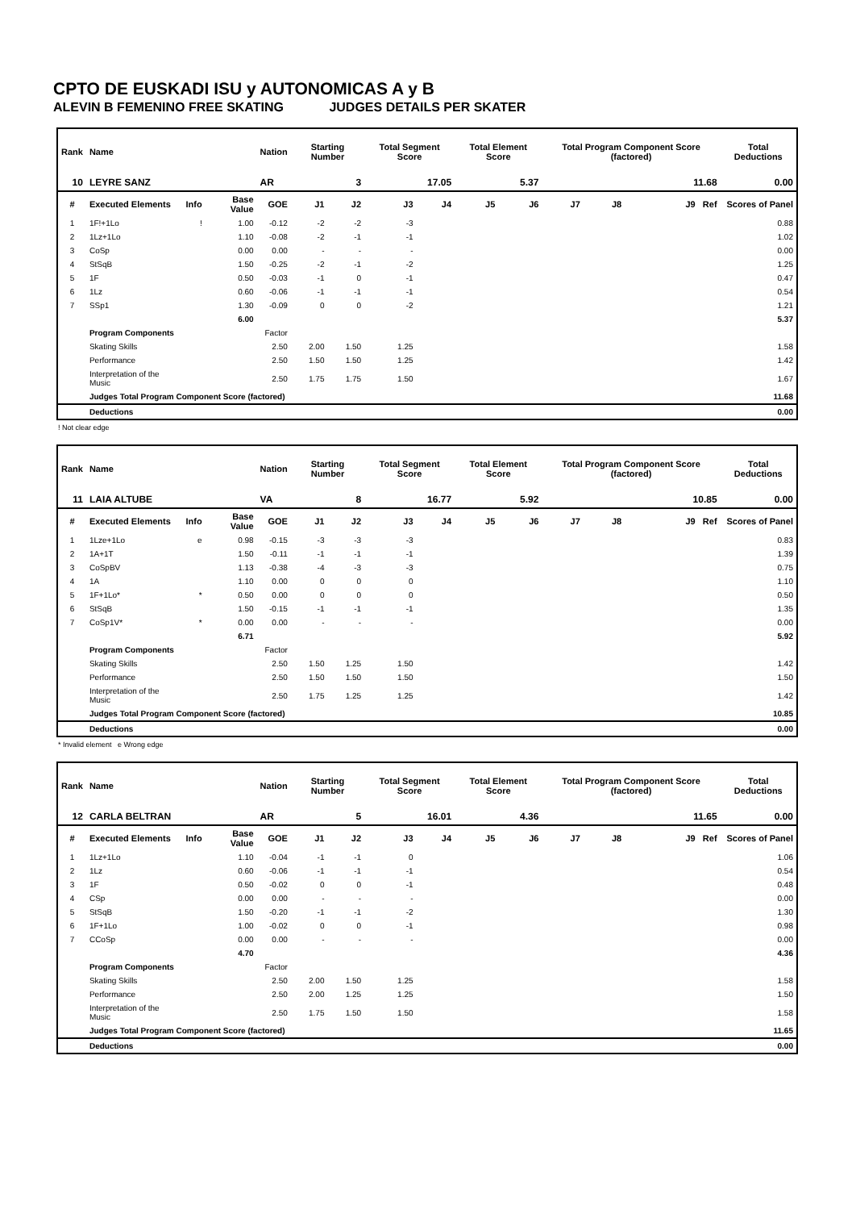CPTO DE EUSKADI ISU y AUTONOMICAS A y B
ALEVIN B FEMENINO FREE SKATING JUDGES DETAILS PER SKATER
| Rank | Name | | | Nation | Starting Number | | Total Segment Score | | Total Element Score | | Total Program Component Score (factored) | | | Total Deductions |
| --- | --- | --- | --- | --- | --- | --- | --- | --- | --- | --- | --- | --- | --- | --- |
| 10 | LEYRE SANZ | | | AR | 3 | | 17.05 | | 5.37 | | 11.68 | | | 0.00 |
| # | Executed Elements | Info | Base Value | GOE | J1 | J2 | J3 | J4 | J5 | J6 | J7 | J8 | J9 Ref | Scores of Panel |
| 1 | 1F!+1Lo | ! | 1.00 | -0.12 | -2 | -2 | -3 | | | | | | | 0.88 |
| 2 | 1Lz+1Lo | | 1.10 | -0.08 | -2 | -1 | -1 | | | | | | | 1.02 |
| 3 | CoSp | | 0.00 | 0.00 | - | - | - | | | | | | | 0.00 |
| 4 | StSqB | | 1.50 | -0.25 | -2 | -1 | -2 | | | | | | | 1.25 |
| 5 | 1F | | 0.50 | -0.03 | -1 | 0 | -1 | | | | | | | 0.47 |
| 6 | 1Lz | | 0.60 | -0.06 | -1 | -1 | -1 | | | | | | | 0.54 |
| 7 | SSp1 | | 1.30 | -0.09 | 0 | 0 | -2 | | | | | | | 1.21 |
| | | | 6.00 | | | | | | | | | | | 5.37 |
| | Program Components | | | Factor | | | | | | | | | | |
| | Skating Skills | | | 2.50 | 2.00 | 1.50 | 1.25 | | | | | | | 1.58 |
| | Performance | | | 2.50 | 1.50 | 1.50 | 1.25 | | | | | | | 1.42 |
| | Interpretation of the Music | | | 2.50 | 1.75 | 1.75 | 1.50 | | | | | | | 1.67 |
| | Judges Total Program Component Score (factored) | | | | | | | | | | | | | 11.68 |
| | Deductions | | | | | | | | | | | | | 0.00 |
! Not clear edge
| Rank | Name | | | Nation | Starting Number | | Total Segment Score | | Total Element Score | | Total Program Component Score (factored) | | | Total Deductions |
| --- | --- | --- | --- | --- | --- | --- | --- | --- | --- | --- | --- | --- | --- | --- |
| 11 | LAIA ALTUBE | | | VA | 8 | | 16.77 | | 5.92 | | 10.85 | | | 0.00 |
| # | Executed Elements | Info | Base Value | GOE | J1 | J2 | J3 | J4 | J5 | J6 | J7 | J8 | J9 Ref | Scores of Panel |
| 1 | 1Lze+1Lo | e | 0.98 | -0.15 | -3 | -3 | -3 | | | | | | | 0.83 |
| 2 | 1A+1T | | 1.50 | -0.11 | -1 | -1 | -1 | | | | | | | 1.39 |
| 3 | CoSpBV | | 1.13 | -0.38 | -4 | -3 | -3 | | | | | | | 0.75 |
| 4 | 1A | | 1.10 | 0.00 | 0 | 0 | 0 | | | | | | | 1.10 |
| 5 | 1F+1Lo* | * | 0.50 | 0.00 | 0 | 0 | 0 | | | | | | | 0.50 |
| 6 | StSqB | | 1.50 | -0.15 | -1 | -1 | -1 | | | | | | | 1.35 |
| 7 | CoSp1V* | * | 0.00 | 0.00 | - | - | - | | | | | | | 0.00 |
| | | | 6.71 | | | | | | | | | | | 5.92 |
| | Program Components | | | Factor | | | | | | | | | | |
| | Skating Skills | | | 2.50 | 1.50 | 1.25 | 1.50 | | | | | | | 1.42 |
| | Performance | | | 2.50 | 1.50 | 1.50 | 1.50 | | | | | | | 1.50 |
| | Interpretation of the Music | | | 2.50 | 1.75 | 1.25 | 1.25 | | | | | | | 1.42 |
| | Judges Total Program Component Score (factored) | | | | | | | | | | | | | 10.85 |
| | Deductions | | | | | | | | | | | | | 0.00 |
* Invalid element e Wrong edge
| Rank | Name | | | Nation | Starting Number | | Total Segment Score | | Total Element Score | | Total Program Component Score (factored) | | | Total Deductions |
| --- | --- | --- | --- | --- | --- | --- | --- | --- | --- | --- | --- | --- | --- | --- |
| 12 | CARLA BELTRAN | | | AR | 5 | | 16.01 | | 4.36 | | 11.65 | | | 0.00 |
| # | Executed Elements | Info | Base Value | GOE | J1 | J2 | J3 | J4 | J5 | J6 | J7 | J8 | J9 Ref | Scores of Panel |
| 1 | 1Lz+1Lo | | 1.10 | -0.04 | -1 | -1 | 0 | | | | | | | 1.06 |
| 2 | 1Lz | | 0.60 | -0.06 | -1 | -1 | -1 | | | | | | | 0.54 |
| 3 | 1F | | 0.50 | -0.02 | 0 | 0 | -1 | | | | | | | 0.48 |
| 4 | CSp | | 0.00 | 0.00 | - | - | - | | | | | | | 0.00 |
| 5 | StSqB | | 1.50 | -0.20 | -1 | -1 | -2 | | | | | | | 1.30 |
| 6 | 1F+1Lo | | 1.00 | -0.02 | 0 | 0 | -1 | | | | | | | 0.98 |
| 7 | CCoSp | | 0.00 | 0.00 | - | - | - | | | | | | | 0.00 |
| | | | 4.70 | | | | | | | | | | | 4.36 |
| | Program Components | | | Factor | | | | | | | | | | |
| | Skating Skills | | | 2.50 | 2.00 | 1.50 | 1.25 | | | | | | | 1.58 |
| | Performance | | | 2.50 | 2.00 | 1.25 | 1.25 | | | | | | | 1.50 |
| | Interpretation of the Music | | | 2.50 | 1.75 | 1.50 | 1.50 | | | | | | | 1.58 |
| | Judges Total Program Component Score (factored) | | | | | | | | | | | | | 11.65 |
| | Deductions | | | | | | | | | | | | | 0.00 |